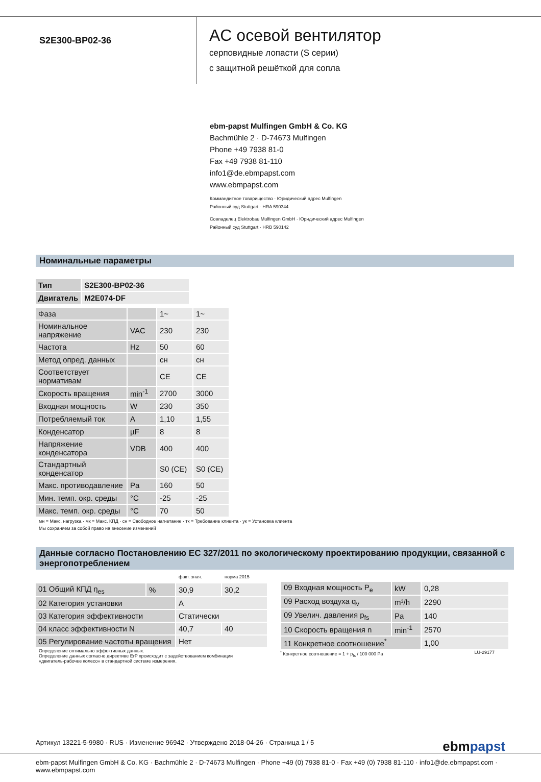S2E300-BP02-36
AC осевой вентилятор
серповидные лопасти (S серии)
с защитной решёткой для сопла
ebm-papst Mulfingen GmbH & Co. KG
Bachmühle 2 · D-74673 Mulfingen
Phone +49 7938 81-0
Fax +49 7938 81-110
info1@de.ebmpapst.com
www.ebmpapst.com
Коммандитное товарищество · Юридический адрес Mulfingen
Районный суд Stuttgart · HRA 590344
Совладелец Elektrobau Mulfingen GmbH · Юридический адрес Mulfingen
Районный суд Stuttgart · HRB 590142
Номинальные параметры
| Тип | S2E300-BP02-36 |
| Двигатель | M2E074-DF |
| Фаза | | 1~ | 1~ |
| Номинальное напряжение | VAC | 230 | 230 |
| Частота | Hz | 50 | 60 |
| Метод опред. данных | | сн | сн |
| Соответствует нормативам | | CE | CE |
| Скорость вращения | min<sup>-1</sup> | 2700 | 3000 |
| Входная мощность | W | 230 | 350 |
| Потребляемый ток | A | 1,10 | 1,55 |
| Конденсатор | µF | 8 | 8 |
| Напряжение конденсатора | VDB | 400 | 400 |
| Стандартный конденсатор | | S0 (CE) | S0 (CE) |
| Макс. противодавление | Pa | 160 | 50 |
| Мин. темп. окр. среды | °C | -25 | -25 |
| Макс. темп. окр. среды | °C | 70 | 50 |
мн = Макс. нагрузка · мк = Макс. КПД · сн = Свободное нагнетание · тк = Требование клиента · ук = Установка клиента
Мы сохраняем за собой право на внесение изменений
Данные согласно Постановлению ЕС 327/2011 по экологическому проектированию продукции, связанной с энергопотреблением
| | | факт. знач. | норма 2015 |
| 01 Общий КПД η<sub>es</sub> | % | 30,9 | 30,2 |
| 02 Категория установки | | A | |
| 03 Категория эффективности | | Статически | |
| 04 класс эффективности N | | 40,7 | 40 |
| 05 Регулирование частоты вращения | | Нет | |
Определение оптимально эффективных данных.
Определение данных согласно директиве ErP происходит с задействованием комбинации
«двигатель-рабочее колесо» в стандартной системе измерения.
| 09 Входная мощность P<sub>e</sub> | kW | 0,28 |
| 09 Расход воздуха q<sub>v</sub> | m³/h | 2290 |
| 09 Увелич. давления p<sub>fs</sub> | Pa | 140 |
| 10 Скорость вращения n | min<sup>-1</sup> | 2570 |
| 11 Конкретное соотношение<sup>*</sup> | | 1,00 |
<sup>*</sup> Конкретное соотношение = 1 + p<sub>fs</sub> / 100 000 Pa LU-29177
Артикул 13221-5-9980 · RUS · Изменение 96942 · Утверждено 2018-04-26 · Страница 1 / 5 ebmpapst
ebm-papst Mulfingen GmbH & Co. KG · Bachmühle 2 · D-74673 Mulfingen · Phone +49 (0) 7938 81-0 · Fax +49 (0) 7938 81-110 · info1@de.ebmpapst.com · www.ebmpapst.com